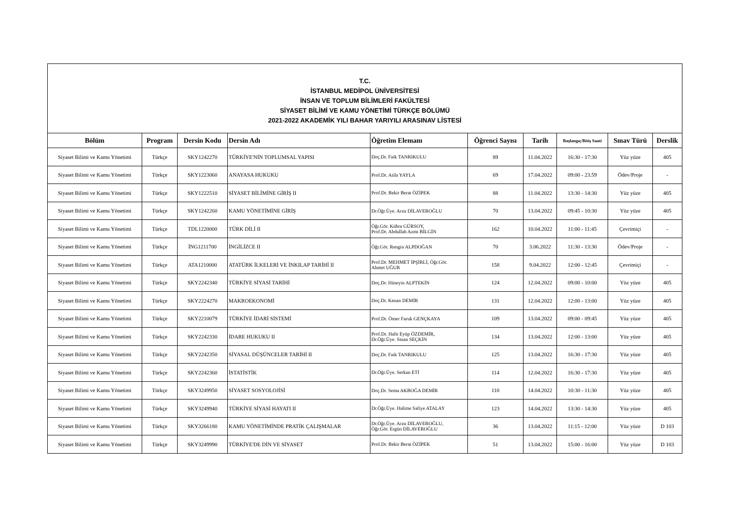| T.C. İSTANBUL MEDİPOL ÜNİVERSİTESİ İNSAN VE TOPLUM BİLİMLERİ FAKÜLTESİ SİYASET BİLİMİ VE KAMU YÖNETİMİ TÜRKÇE BÖLÜMÜ 2021-2022 AKADEMİK YILI BAHAR YARIYILI ARASINAV LİSTESİ | | | | | | | | | |
| Bölüm | Program | Dersin Kodu | Dersin Adı | Öğretim Elemanı | Öğrenci Sayısı | Tarih | Başlangıç/Bitiş Saati | Sınav Türü | Derslik |
| Siyaset Bilimi ve Kamu Yönetimi | Türkçe | SKY1242270 | TÜRKİYE'NİN TOPLUMSAL YAPISI | Doç.Dr. Faik TANRIKULU | 89 | 11.04.2022 | 16:30 - 17:30 | Yüz yüze | 405 |
| Siyaset Bilimi ve Kamu Yönetimi | Türkçe | SKY1223060 | ANAYASA HUKUKU | Prof.Dr. Atila YAYLA | 69 | 17.04.2022 | 09:00 - 23.59 | Ödev/Proje | - |
| Siyaset Bilimi ve Kamu Yönetimi | Türkçe | SKY1222510 | SİYASET BİLİMİNE GİRİŞ II | Prof.Dr. Bekir Berat ÖZİPEK | 88 | 11.04.2022 | 13:30 - 14:30 | Yüz yüze | 405 |
| Siyaset Bilimi ve Kamu Yönetimi | Türkçe | SKY1242260 | KAMU YÖNETİMİNE GİRİŞ | Dr.Öğr.Üye. Arzu DİLAVEROĞLU | 70 | 13.04.2022 | 09:45 - 10:30 | Yüz yüze | 405 |
| Siyaset Bilimi ve Kamu Yönetimi | Türkçe | TDL1220000 | TÜRK DİLİ II | Öğr.Gör. Kübra GÜRSOY, Prof.Dr. Abdullah Azmi BİLGİN | 162 | 10.04.2022 | 11:00 - 11:45 | Çevrimiçi | - |
| Siyaset Bilimi ve Kamu Yönetimi | Türkçe | İNG1211700 | İNGİLİZCE II | Öğr.Gör. Rengin ALPDOĞAN | 70 | 3.06.2022 | 11:30 - 13:30 | Ödev/Proje | - |
| Siyaset Bilimi ve Kamu Yönetimi | Türkçe | ATA1210000 | ATATÜRK İLKELERİ VE İNKILAP TARİHİ II | Prof.Dr. MEHMET İPŞİRLİ, Öğr.Gör. Ahmet UĞUR | 158 | 9.04.2022 | 12:00 - 12:45 | Çevrimiçi | - |
| Siyaset Bilimi ve Kamu Yönetimi | Türkçe | SKY2242340 | TÜRKİYE SİYASİ TARİHİ | Doç.Dr. Hüseyin ALPTEKİN | 124 | 12.04.2022 | 09:00 - 10:00 | Yüz yüze | 405 |
| Siyaset Bilimi ve Kamu Yönetimi | Türkçe | SKY2224270 | MAKROEKONOMİ | Doç.Dr. Kenan DEMİR | 131 | 12.04.2022 | 12:00 - 13:00 | Yüz yüze | 405 |
| Siyaset Bilimi ve Kamu Yönetimi | Türkçe | SKY2210079 | TÜRKİYE İDARİ SİSTEMİ | Prof.Dr. Ömer Faruk GENÇKAYA | 109 | 13.04.2022 | 09:00 - 09:45 | Yüz yüze | 405 |
| Siyaset Bilimi ve Kamu Yönetimi | Türkçe | SKY2242330 | İDARE HUKUKU II | Prof.Dr. Halit Eyüp ÖZDEMİR, Dr.Öğr.Üye. Sinan SEÇKİN | 134 | 13.04.2022 | 12:00 - 13:00 | Yüz yüze | 405 |
| Siyaset Bilimi ve Kamu Yönetimi | Türkçe | SKY2242350 | SİYASAL DÜŞÜNCELER TARİHİ II | Doç.Dr. Faik TANRIKULU | 125 | 13.04.2022 | 16:30 - 17:30 | Yüz yüze | 405 |
| Siyaset Bilimi ve Kamu Yönetimi | Türkçe | SKY2242360 | İSTATİSTİK | Dr.Öğr.Üye. Serkan ETİ | 114 | 12.04.2022 | 16:30 - 17:30 | Yüz yüze | 405 |
| Siyaset Bilimi ve Kamu Yönetimi | Türkçe | SKY3249950 | SİYASET SOSYOLOJİSİ | Doç.Dr. Sema AKBOĞA DEMİR | 110 | 14.04.2022 | 10:30 - 11:30 | Yüz yüze | 405 |
| Siyaset Bilimi ve Kamu Yönetimi | Türkçe | SKY3249940 | TÜRKİYE SİYASİ HAYATI II | Dr.Öğr.Üye. Halime Safiye ATALAY | 123 | 14.04.2022 | 13:30 - 14:30 | Yüz yüze | 405 |
| Siyaset Bilimi ve Kamu Yönetimi | Türkçe | SKY3266180 | KAMU YÖNETİMİNDE PRATİK ÇALIŞMALAR | Dr.Öğr.Üye. Arzu DİLAVEROĞLU, Öğr.Gör. Ergün DİLAVEROĞLU | 36 | 13.04.2022 | 11:15 - 12:00 | Yüz yüze | D 103 |
| Siyaset Bilimi ve Kamu Yönetimi | Türkçe | SKY3249990 | TÜRKİYE'DE DİN VE SİYASET | Prof.Dr. Bekir Berat ÖZİPEK | 51 | 13.04.2022 | 15:00 - 16:00 | Yüz yüze | D 103 |